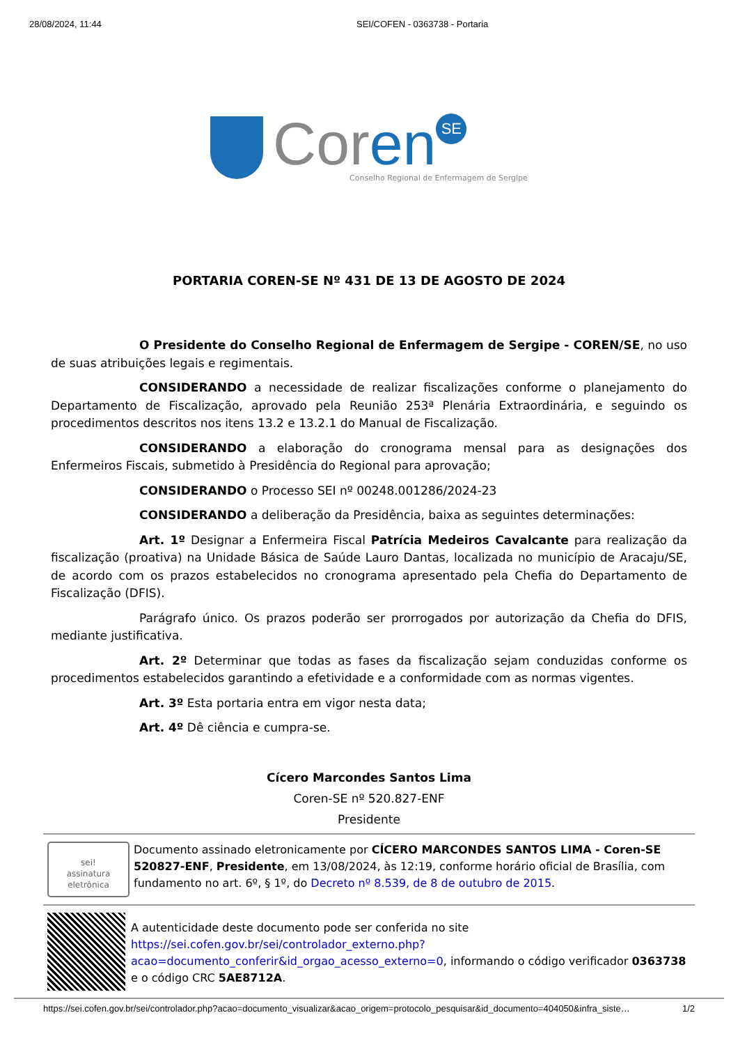28/08/2024, 11:44 SEI/COFEN - 0363738 - Portaria
Coren SE
Conselho Regional de Enfermagem de Sergipe
PORTARIA COREN-SE Nº 431 DE 13 DE AGOSTO DE 2024
O Presidente do Conselho Regional de Enfermagem de Sergipe - COREN/SE, no uso de suas atribuições legais e regimentais.
CONSIDERANDO a necessidade de realizar fiscalizações conforme o planejamento do Departamento de Fiscalização, aprovado pela Reunião 253ª Plenária Extraordinária, e seguindo os procedimentos descritos nos itens 13.2 e 13.2.1 do Manual de Fiscalização.
CONSIDERANDO a elaboração do cronograma mensal para as designações dos Enfermeiros Fiscais, submetido à Presidência do Regional para aprovação;
CONSIDERANDO o Processo SEI nº 00248.001286/2024-23
CONSIDERANDO a deliberação da Presidência, baixa as seguintes determinações:
Art. 1º Designar a Enfermeira Fiscal Patrícia Medeiros Cavalcante para realização da fiscalização (proativa) na Unidade Básica de Saúde Lauro Dantas, localizada no município de Aracaju/SE, de acordo com os prazos estabelecidos no cronograma apresentado pela Chefia do Departamento de Fiscalização (DFIS).
Parágrafo único. Os prazos poderão ser prorrogados por autorização da Chefia do DFIS, mediante justificativa.
Art. 2º Determinar que todas as fases da fiscalização sejam conduzidas conforme os procedimentos estabelecidos garantindo a efetividade e a conformidade com as normas vigentes.
Art. 3º Esta portaria entra em vigor nesta data;
Art. 4º Dê ciência e cumpra-se.
Cícero Marcondes Santos Lima
Coren-SE nº 520.827-ENF
Presidente
sei!
assinatura
eletrônica
Documento assinado eletronicamente por CÍCERO MARCONDES SANTOS LIMA - Coren-SE 520827-ENF, Presidente, em 13/08/2024, às 12:19, conforme horário oficial de Brasília, com fundamento no art. 6º, § 1º, do Decreto nº 8.539, de 8 de outubro de 2015.
A autenticidade deste documento pode ser conferida no site https://sei.cofen.gov.br/sei/controlador_externo.php?acao=documento_conferir&id_orgao_acesso_externo=0, informando o código verificador 0363738 e o código CRC 5AE8712A.
https://sei.cofen.gov.br/sei/controlador.php?acao=documento_visualizar&acao_origem=protocolo_pesquisar&id_documento=404050&infra_siste… 1/2